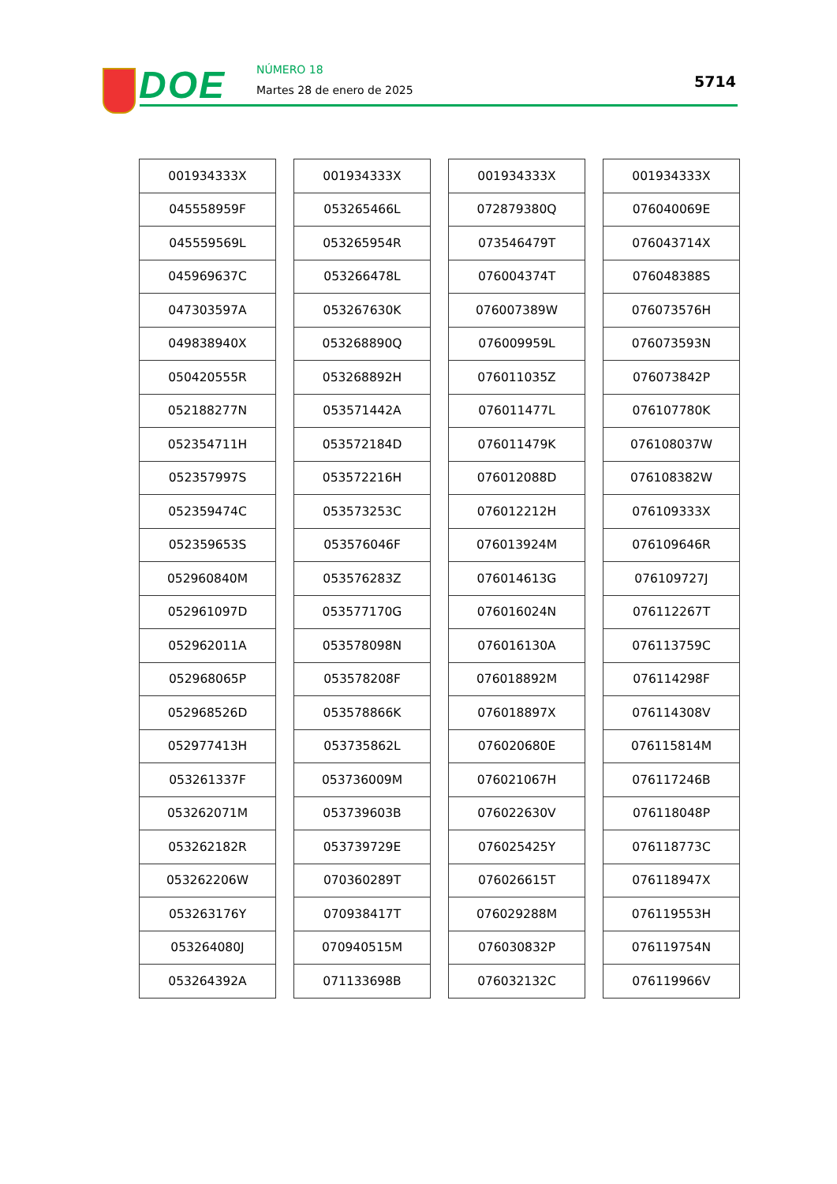DOE NÚMERO 18
Martes 28 de enero de 2025 5714
| 001934333X |
| 045558959F |
| 045559569L |
| 045969637C |
| 047303597A |
| 049838940X |
| 050420555R |
| 052188277N |
| 052354711H |
| 052357997S |
| 052359474C |
| 052359653S |
| 052960840M |
| 052961097D |
| 052962011A |
| 052968065P |
| 052968526D |
| 052977413H |
| 053261337F |
| 053262071M |
| 053262182R |
| 053262206W |
| 053263176Y |
| 053264080J |
| 053264392A |
| 001934333X |
| 053265466L |
| 053265954R |
| 053266478L |
| 053267630K |
| 053268890Q |
| 053268892H |
| 053571442A |
| 053572184D |
| 053572216H |
| 053573253C |
| 053576046F |
| 053576283Z |
| 053577170G |
| 053578098N |
| 053578208F |
| 053578866K |
| 053735862L |
| 053736009M |
| 053739603B |
| 053739729E |
| 070360289T |
| 070938417T |
| 070940515M |
| 071133698B |
| 001934333X |
| 072879380Q |
| 073546479T |
| 076004374T |
| 076007389W |
| 076009959L |
| 076011035Z |
| 076011477L |
| 076011479K |
| 076012088D |
| 076012212H |
| 076013924M |
| 076014613G |
| 076016024N |
| 076016130A |
| 076018892M |
| 076018897X |
| 076020680E |
| 076021067H |
| 076022630V |
| 076025425Y |
| 076026615T |
| 076029288M |
| 076030832P |
| 076032132C |
| 001934333X |
| 076040069E |
| 076043714X |
| 076048388S |
| 076073576H |
| 076073593N |
| 076073842P |
| 076107780K |
| 076108037W |
| 076108382W |
| 076109333X |
| 076109646R |
| 076109727J |
| 076112267T |
| 076113759C |
| 076114298F |
| 076114308V |
| 076115814M |
| 076117246B |
| 076118048P |
| 076118773C |
| 076118947X |
| 076119553H |
| 076119754N |
| 076119966V |